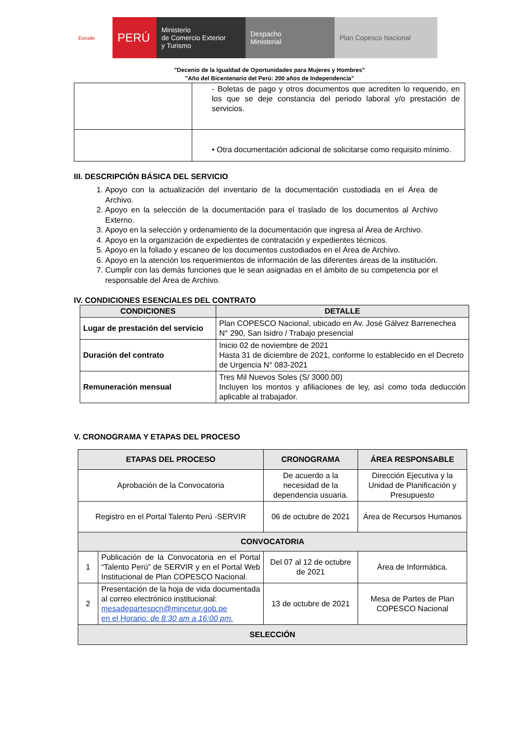Escudo
PERÚ
Ministerio
de Comercio Exterior
y Turismo
Despacho
Ministerial
Plan Copesco Nacional
"Decenio de la Igualdad de Oportunidades para Mujeres y Hombres"
"Año del Bicentenario del Perú: 200 años de Independencia"
| | - Boletas de pago y otros documentos que acrediten lo requerido, en los que se deje constancia del periodo laboral y/o prestación de servicios. |
| | • Otra documentación adicional de solicitarse como requisito mínimo. |
III. DESCRIPCIÓN BÁSICA DEL SERVICIO
1. Apoyo con la actualización del inventario de la documentación custodiada en el Área de Archivo.
2. Apoyo en la selección de la documentación para el traslado de los documentos al Archivo Externo.
3. Apoyo en la selección y ordenamiento de la documentación que ingresa al Área de Archivo.
4. Apoyo en la organización de expedientes de contratación y expedientes técnicos.
5. Apoyo en la foliado y escaneo de los documentos custodiados en el Área de Archivo.
6. Apoyo en la atención los requerimientos de información de las diferentes áreas de la institución.
7. Cumplir con las demás funciones que le sean asignadas en el ámbito de su competencia por el responsable del Área de Archivo.
IV. CONDICIONES ESENCIALES DEL CONTRATO
| CONDICIONES | DETALLE |
| --- | --- |
| Lugar de prestación del servicio | Plan COPESCO Nacional, ubicado en Av. José Gálvez Barrenechea N° 290, San Isidro / Trabajo presencial |
| Duración del contrato | Inicio 02 de noviembre de 2021 Hasta 31 de diciembre de 2021, conforme lo establecido en el Decreto de Urgencia N° 083-2021 |
| Remuneración mensual | Tres Mil Nuevos Soles (S/ 3000.00) Incluyen los montos y afiliaciones de ley, así como toda deducción aplicable al trabajador. |
V. CRONOGRAMA Y ETAPAS DEL PROCESO
| ETAPAS DEL PROCESO | | CRONOGRAMA | ÁREA RESPONSABLE |
| --- | --- | --- | --- |
| Aprobación de la Convocatoria | | De acuerdo a la necesidad de la dependencia usuaria. | Dirección Ejecutiva y la Unidad de Planificación y Presupuesto |
| Registro en el Portal Talento Perú -SERVIR | | 06 de octubre de 2021 | Área de Recursos Humanos |
| CONVOCATORIA | | | |
| 1 | Publicación de la Convocatoria en el Portal “Talento Perú” de SERVIR y en el Portal Web Institucional de Plan COPESCO Nacional. | Del 07 al 12 de octubre de 2021 | Área de Informática. |
| 2 | Presentación de la hoja de vida documentada al correo electrónico institucional: mesadepartespcn@mincetur.gob.pe en el Horario: de 8:30 am a 16:00 pm. | 13 de octubre de 2021 | Mesa de Partes de Plan COPESCO Nacional |
| SELECCIÓN | | | |